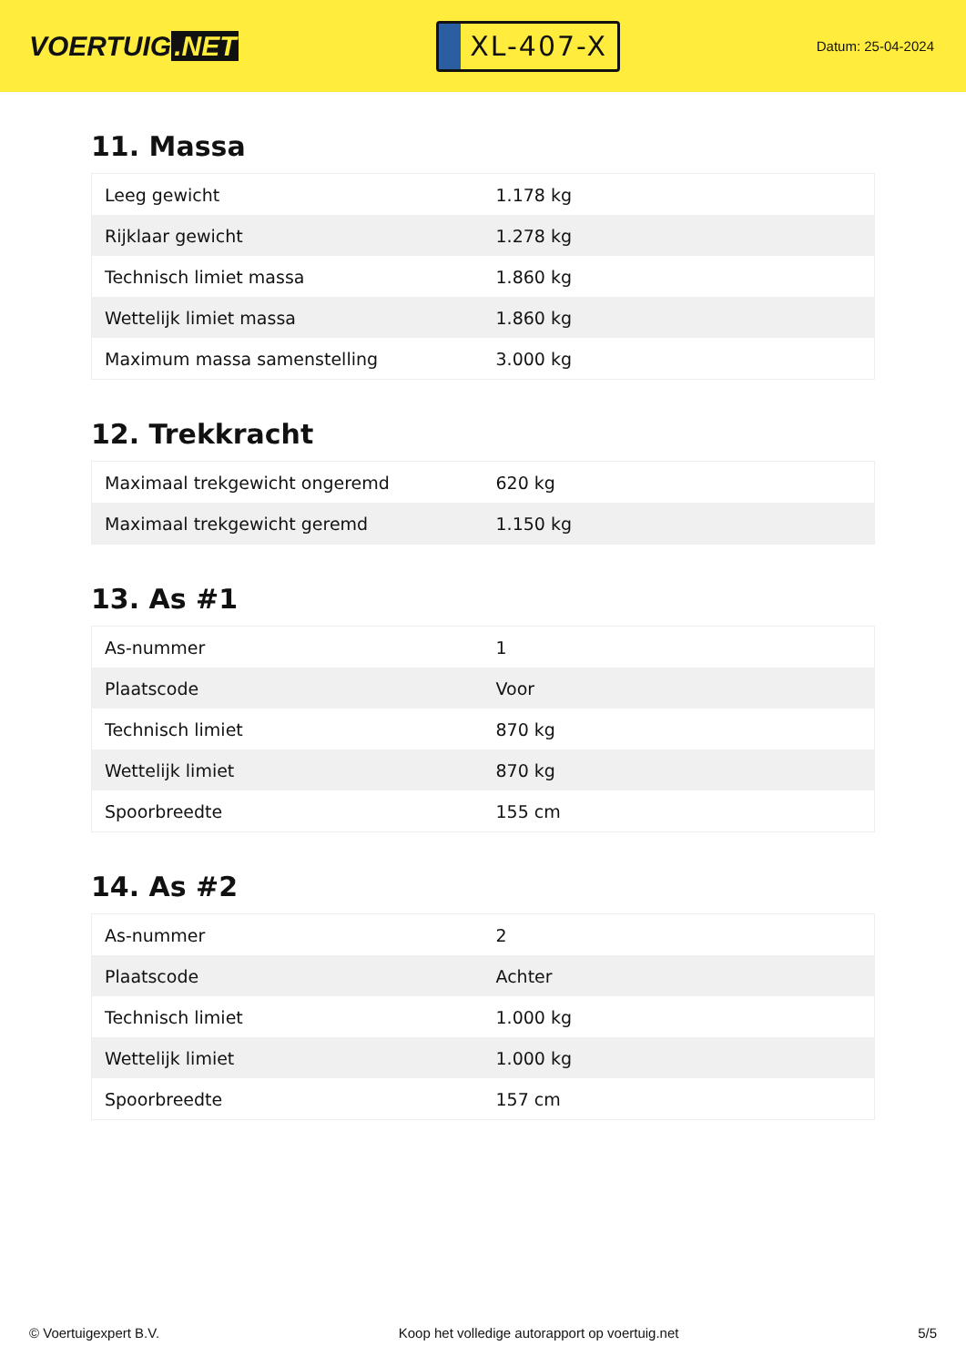VOERTUIG.NET
XL-407-X
Datum: 25-04-2024
11. Massa
| Leeg gewicht | 1.178 kg |
| Rijklaar gewicht | 1.278 kg |
| Technisch limiet massa | 1.860 kg |
| Wettelijk limiet massa | 1.860 kg |
| Maximum massa samenstelling | 3.000 kg |
12. Trekkracht
| Maximaal trekgewicht ongeremd | 620 kg |
| Maximaal trekgewicht geremd | 1.150 kg |
13. As #1
| As-nummer | 1 |
| Plaatscode | Voor |
| Technisch limiet | 870 kg |
| Wettelijk limiet | 870 kg |
| Spoorbreedte | 155 cm |
14. As #2
| As-nummer | 2 |
| Plaatscode | Achter |
| Technisch limiet | 1.000 kg |
| Wettelijk limiet | 1.000 kg |
| Spoorbreedte | 157 cm |
© Voertuigexpert B.V. Koop het volledige autorapport op voertuig.net 5/5